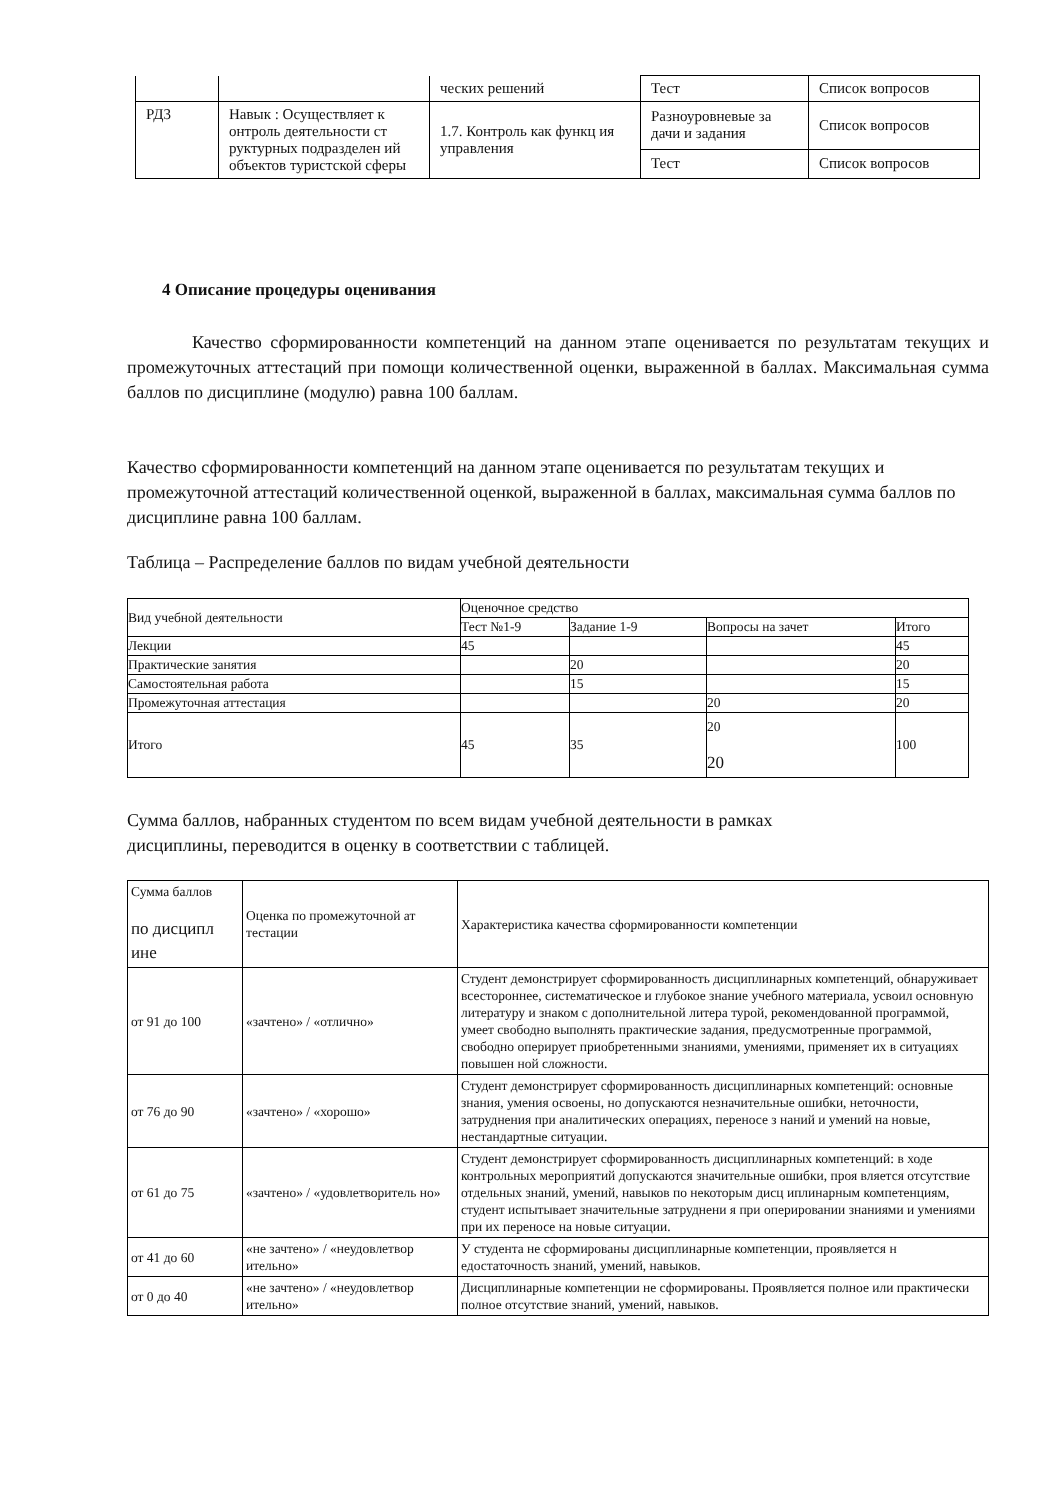| | | ческих решений | Тест | Список вопросов |
| РД3 | Навык : Осуществляет к онтроль деятельности ст руктурных подразделен ий объектов туристской сферы | 1.7. Контроль как функц ия управления | Разноуровневые за дачи и задания | Список вопросов |
| | | | Тест | Список вопросов |
4 Описание процедуры оценивания
Качество сформированности компетенций на данном этапе оценивается по результатам текущих и промежуточных аттестаций при помощи количественной оценки, выраженной в баллах. Максимальная сумма баллов по дисциплине (модулю) равна 100 баллам.
Качество сформированности компетенций на данном этапе оценивается по результатам текущих и промежуточной аттестаций количественной оценкой, выраженной в баллах, максимальная сумма баллов по дисциплине равна 100 баллам.
Таблица – Распределение баллов по видам учебной деятельности
| Вид учебной деятельности | Оценочное средство | | | |
| | Тест №1-9 | Задание 1-9 | Вопросы на зачет | Итого |
| Лекции | 45 | | | 45 |
| Практические занятия | | 20 | | 20 |
| Самостоятельная работа | | 15 | | 15 |
| Промежуточная аттестация | | | 20 | 20 |
| Итого | 45 | 35 | 20 20 | 100 |
Сумма баллов, набранных студентом по всем видам учебной деятельности в рамках
дисциплины, переводится в оценку в соответствии с таблицей.
| Сумма баллов по дисципл ине | Оценка по промежуточной ат тестации | Характеристика качества сформированности компетенции |
| от 91 до 100 | «зачтено» / «отлично» | Студент демонстрирует сформированность дисциплинарных компетенций, обнаруживает всестороннее, систематическое и глубокое знание учебного материала, усвоил основную литературу и знаком с дополнительной литера турой, рекомендованной программой, умеет свободно выполнять практические задания, предусмотренные программой, свободно оперирует приобретенными знаниями, умениями, применяет их в ситуациях повышен ной сложности. |
| от 76 до 90 | «зачтено» / «хорошо» | Студент демонстрирует сформированность дисциплинарных компетенций: основные знания, умения освоены, но допускаются незначительные ошибки, неточности, затруднения при аналитических операциях, переносе з наний и умений на новые, нестандартные ситуации. |
| от 61 до 75 | «зачтено» / «удовлетворитель но» | Студент демонстрирует сформированность дисциплинарных компетенций: в ходе контрольных мероприятий допускаются значительные ошибки, проя вляется отсутствие отдельных знаний, умений, навыков по некоторым дисц иплинарным компетенциям, студент испытывает значительные затруднени я при оперировании знаниями и умениями при их переносе на новые ситуации. |
| от 41 до 60 | «не зачтено» / «неудовлетвор ительно» | У студента не сформированы дисциплинарные компетенции, проявляется н едостаточность знаний, умений, навыков. |
| от 0 до 40 | «не зачтено» / «неудовлетвор ительно» | Дисциплинарные компетенции не сформированы. Проявляется полное или практически полное отсутствие знаний, умений, навыков. |